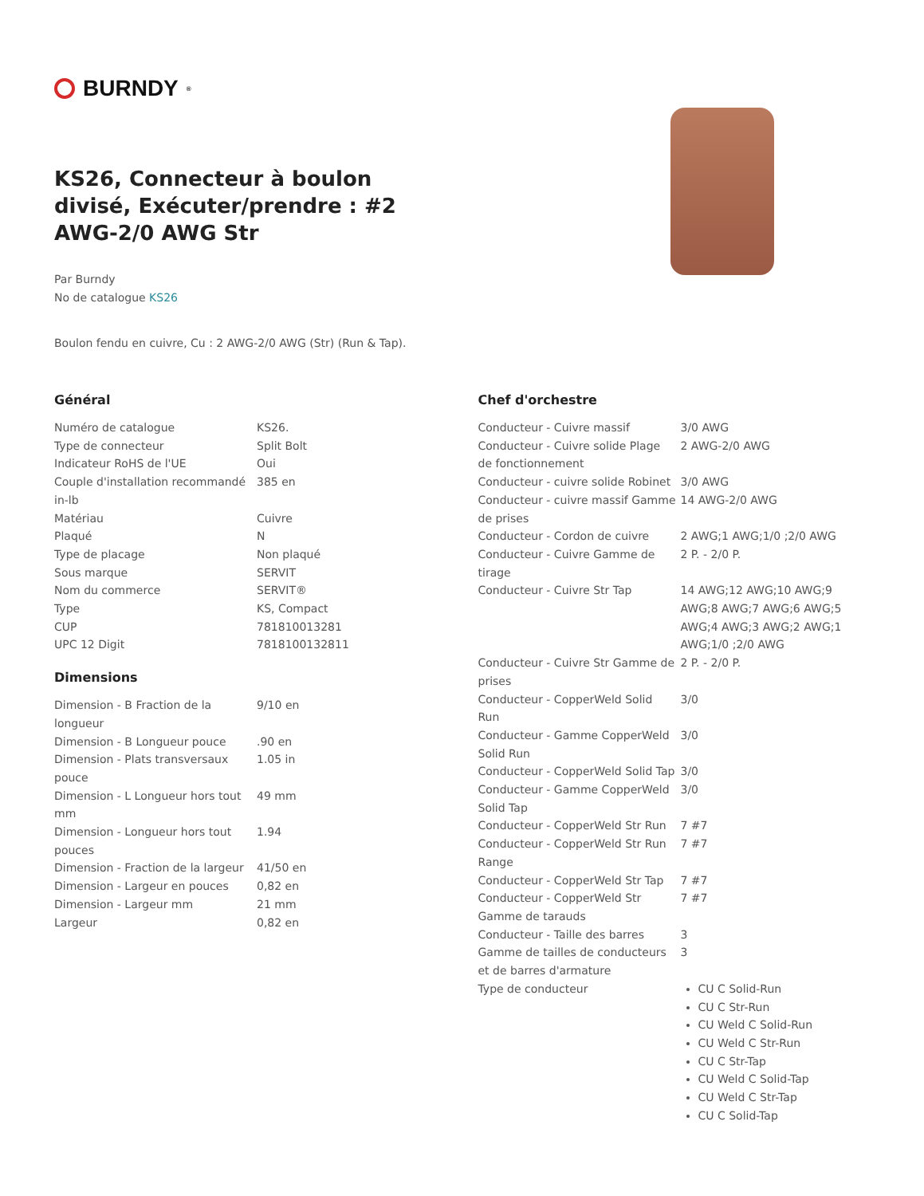BURNDY<sup>®</sup>
KS26, Connecteur à boulon divisé, Exécuter/prendre : #2 AWG-2/0 AWG Str
Par Burndy
No de catalogue KS26
Boulon fendu en cuivre, Cu : 2 AWG-2/0 AWG (Str) (Run & Tap).
Général
| Numéro de catalogue | KS26. |
| Type de connecteur | Split Bolt |
| Indicateur RoHS de l'UE | Oui |
| Couple d'installation recommandé in-lb | 385 en |
| Matériau | Cuivre |
| Plaqué | N |
| Type de placage | Non plaqué |
| Sous marque | SERVIT |
| Nom du commerce | SERVIT® |
| Type | KS, Compact |
| CUP | 781810013281 |
| UPC 12 Digit | 7818100132811 |
Dimensions
| Dimension - B Fraction de la longueur | 9/10 en |
| Dimension - B Longueur pouce | .90 en |
| Dimension - Plats transversaux pouce | 1.05 in |
| Dimension - L Longueur hors tout mm | 49 mm |
| Dimension - Longueur hors tout pouces | 1.94 |
| Dimension - Fraction de la largeur | 41/50 en |
| Dimension - Largeur en pouces | 0,82 en |
| Dimension - Largeur mm | 21 mm |
| Largeur | 0,82 en |
Chef d'orchestre
| Conducteur - Cuivre massif | 3/0 AWG |
| Conducteur - Cuivre solide Plage de fonctionnement | 2 AWG-2/0 AWG |
| Conducteur - cuivre solide Robinet | 3/0 AWG |
| Conducteur - cuivre massif Gamme de prises | 14 AWG-2/0 AWG |
| Conducteur - Cordon de cuivre | 2 AWG;1 AWG;1/0 ;2/0 AWG |
| Conducteur - Cuivre Gamme de tirage | 2 P. - 2/0 P. |
| Conducteur - Cuivre Str Tap | 14 AWG;12 AWG;10 AWG;9 AWG;8 AWG;7 AWG;6 AWG;5 AWG;4 AWG;3 AWG;2 AWG;1 AWG;1/0 ;2/0 AWG |
| Conducteur - Cuivre Str Gamme de prises | 2 P. - 2/0 P. |
| Conducteur - CopperWeld Solid Run | 3/0 |
| Conducteur - Gamme CopperWeld Solid Run | 3/0 |
| Conducteur - CopperWeld Solid Tap | 3/0 |
| Conducteur - Gamme CopperWeld Solid Tap | 3/0 |
| Conducteur - CopperWeld Str Run | 7 #7 |
| Conducteur - CopperWeld Str Run Range | 7 #7 |
| Conducteur - CopperWeld Str Tap | 7 #7 |
| Conducteur - CopperWeld Str Gamme de tarauds | 7 #7 |
| Conducteur - Taille des barres | 3 |
| Gamme de tailles de conducteurs et de barres d'armature | 3 |
| Type de conducteur | CU C Solid-Run CU C Str-Run CU Weld C Solid-Run CU Weld C Str-Run CU C Str-Tap CU Weld C Solid-Tap CU Weld C Str-Tap CU C Solid-Tap |